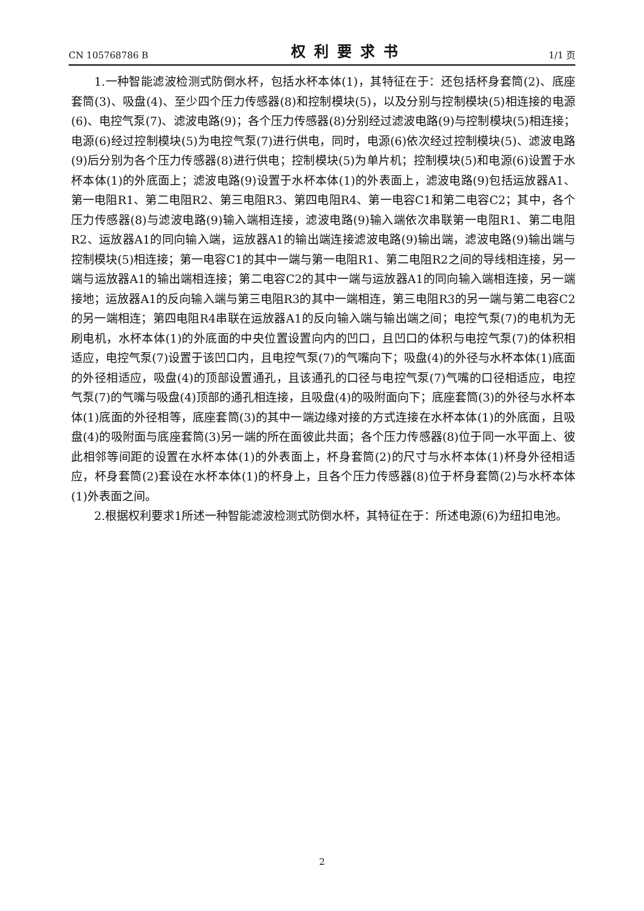CN 105768786 B 权利要求书 1/1 页
1.一种智能滤波检测式防倒水杯，包括水杯本体(1)，其特征在于：还包括杯身套筒(2)、底座套筒(3)、吸盘(4)、至少四个压力传感器(8)和控制模块(5)，以及分别与控制模块(5)相连接的电源(6)、电控气泵(7)、滤波电路(9)；各个压力传感器(8)分别经过滤波电路(9)与控制模块(5)相连接；电源(6)经过控制模块(5)为电控气泵(7)进行供电，同时，电源(6)依次经过控制模块(5)、滤波电路(9)后分别为各个压力传感器(8)进行供电；控制模块(5)为单片机；控制模块(5)和电源(6)设置于水杯本体(1)的外底面上；滤波电路(9)设置于水杯本体(1)的外表面上，滤波电路(9)包括运放器A1、第一电阻R1、第二电阻R2、第三电阻R3、第四电阻R4、第一电容C1和第二电容C2；其中，各个压力传感器(8)与滤波电路(9)输入端相连接，滤波电路(9)输入端依次串联第一电阻R1、第二电阻R2、运放器A1的同向输入端，运放器A1的输出端连接滤波电路(9)输出端，滤波电路(9)输出端与控制模块(5)相连接；第一电容C1的其中一端与第一电阻R1、第二电阻R2之间的导线相连接，另一端与运放器A1的输出端相连接；第二电容C2的其中一端与运放器A1的同向输入端相连接，另一端接地；运放器A1的反向输入端与第三电阻R3的其中一端相连，第三电阻R3的另一端与第二电容C2的另一端相连；第四电阻R4串联在运放器A1的反向输入端与输出端之间；电控气泵(7)的电机为无刷电机，水杯本体(1)的外底面的中央位置设置向内的凹口，且凹口的体积与电控气泵(7)的体积相适应，电控气泵(7)设置于该凹口内，且电控气泵(7)的气嘴向下；吸盘(4)的外径与水杯本体(1)底面的外径相适应，吸盘(4)的顶部设置通孔，且该通孔的口径与电控气泵(7)气嘴的口径相适应，电控气泵(7)的气嘴与吸盘(4)顶部的通孔相连接，且吸盘(4)的吸附面向下；底座套筒(3)的外径与水杯本体(1)底面的外径相等，底座套筒(3)的其中一端边缘对接的方式连接在水杯本体(1)的外底面，且吸盘(4)的吸附面与底座套筒(3)另一端的所在面彼此共面；各个压力传感器(8)位于同一水平面上、彼此相邻等间距的设置在水杯本体(1)的外表面上，杯身套筒(2)的尺寸与水杯本体(1)杯身外径相适应，杯身套筒(2)套设在水杯本体(1)的杯身上，且各个压力传感器(8)位于杯身套筒(2)与水杯本体(1)外表面之间。
2.根据权利要求1所述一种智能滤波检测式防倒水杯，其特征在于：所述电源(6)为纽扣电池。
2